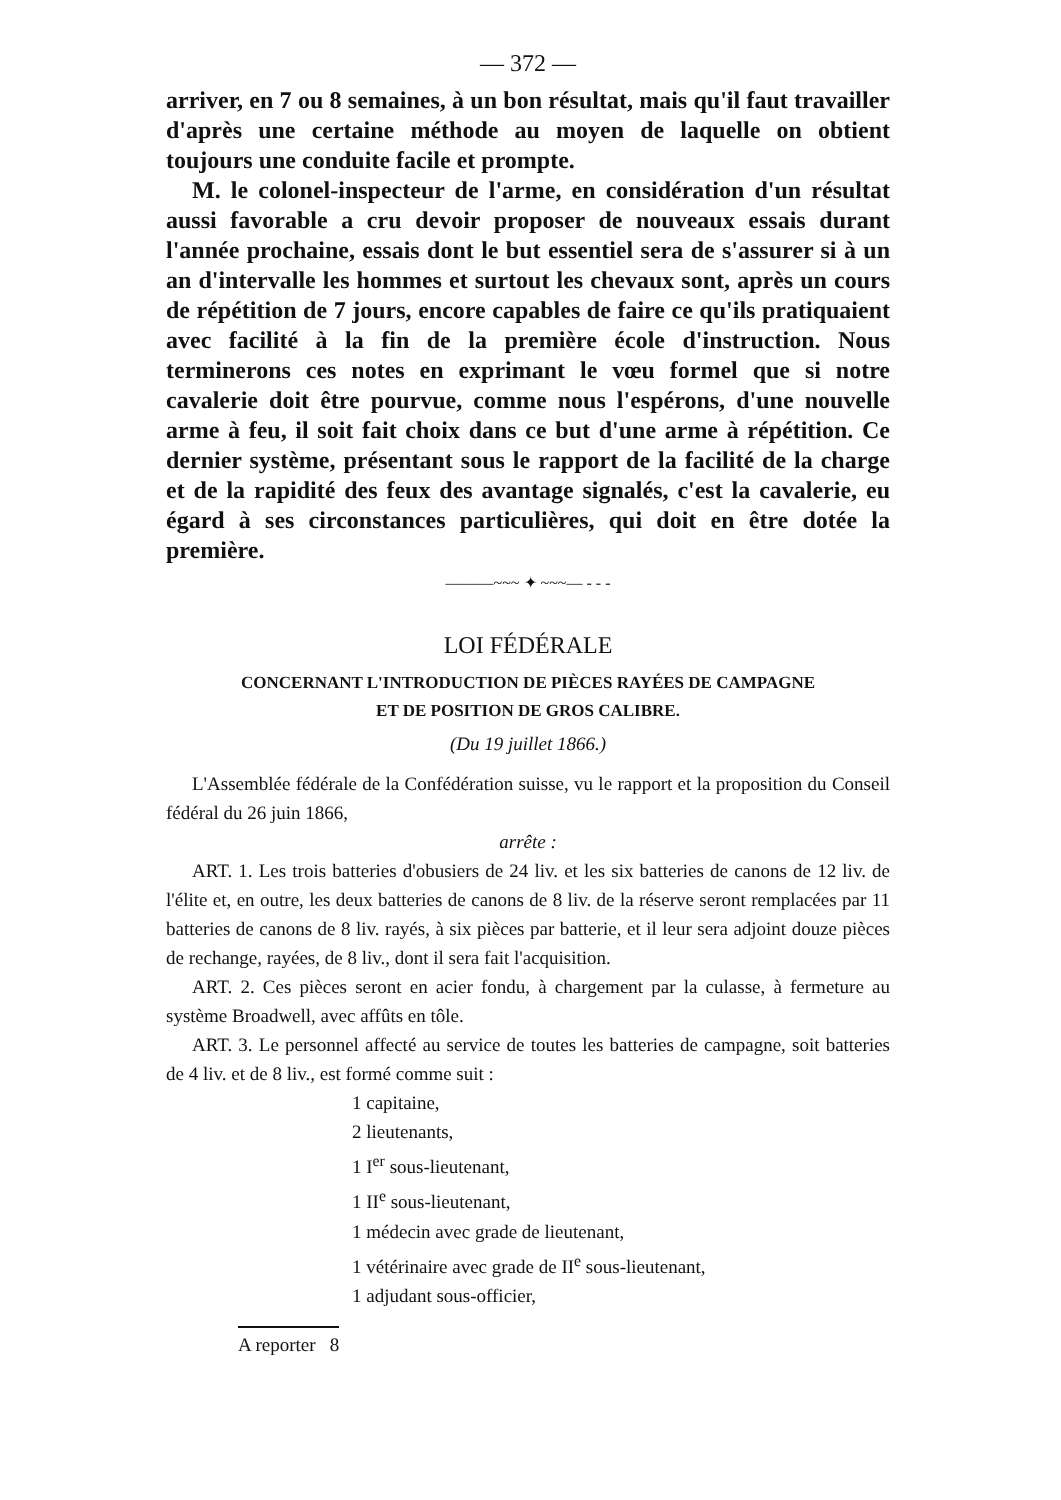— 372 —
arriver, en 7 ou 8 semaines, à un bon résultat, mais qu'il faut travailler d'après une certaine méthode au moyen de laquelle on obtient toujours une conduite facile et prompte.
M. le colonel-inspecteur de l'arme, en considération d'un résultat aussi favorable a cru devoir proposer de nouveaux essais durant l'année prochaine, essais dont le but essentiel sera de s'assurer si à un an d'intervalle les hommes et surtout les chevaux sont, après un cours de répétition de 7 jours, encore capables de faire ce qu'ils pratiquaient avec facilité à la fin de la première école d'instruction. Nous terminerons ces notes en exprimant le vœu formel que si notre cavalerie doit être pourvue, comme nous l'espérons, d'une nouvelle arme à feu, il soit fait choix dans ce but d'une arme à répétition. Ce dernier système, présentant sous le rapport de la facilité de la charge et de la rapidité des feux des avantage signalés, c'est la cavalerie, eu égard à ses circonstances particulières, qui doit en être dotée la première.
———~~~ ✦ ~~~— - - -
LOI FÉDÉRALE
CONCERNANT L'INTRODUCTION DE PIÈCES RAYÉES DE CAMPAGNE
ET DE POSITION DE GROS CALIBRE.
(Du 19 juillet 1866.)
L'Assemblée fédérale de la Confédération suisse, vu le rapport et la proposition du Conseil fédéral du 26 juin 1866,
arrête :
ART. 1. Les trois batteries d'obusiers de 24 liv. et les six batteries de canons de 12 liv. de l'élite et, en outre, les deux batteries de canons de 8 liv. de la réserve seront remplacées par 11 batteries de canons de 8 liv. rayés, à six pièces par batterie, et il leur sera adjoint douze pièces de rechange, rayées, de 8 liv., dont il sera fait l'acquisition.
ART. 2. Ces pièces seront en acier fondu, à chargement par la culasse, à fermeture au système Broadwell, avec affûts en tôle.
ART. 3. Le personnel affecté au service de toutes les batteries de campagne, soit batteries de 4 liv. et de 8 liv., est formé comme suit :
1 capitaine,
2 lieutenants,
1 I<sup>er</sup> sous-lieutenant,
1 II<sup>e</sup> sous-lieutenant,
1 médecin avec grade de lieutenant,
1 vétérinaire avec grade de II<sup>e</sup> sous-lieutenant,
1 adjudant sous-officier,
A reporter 8